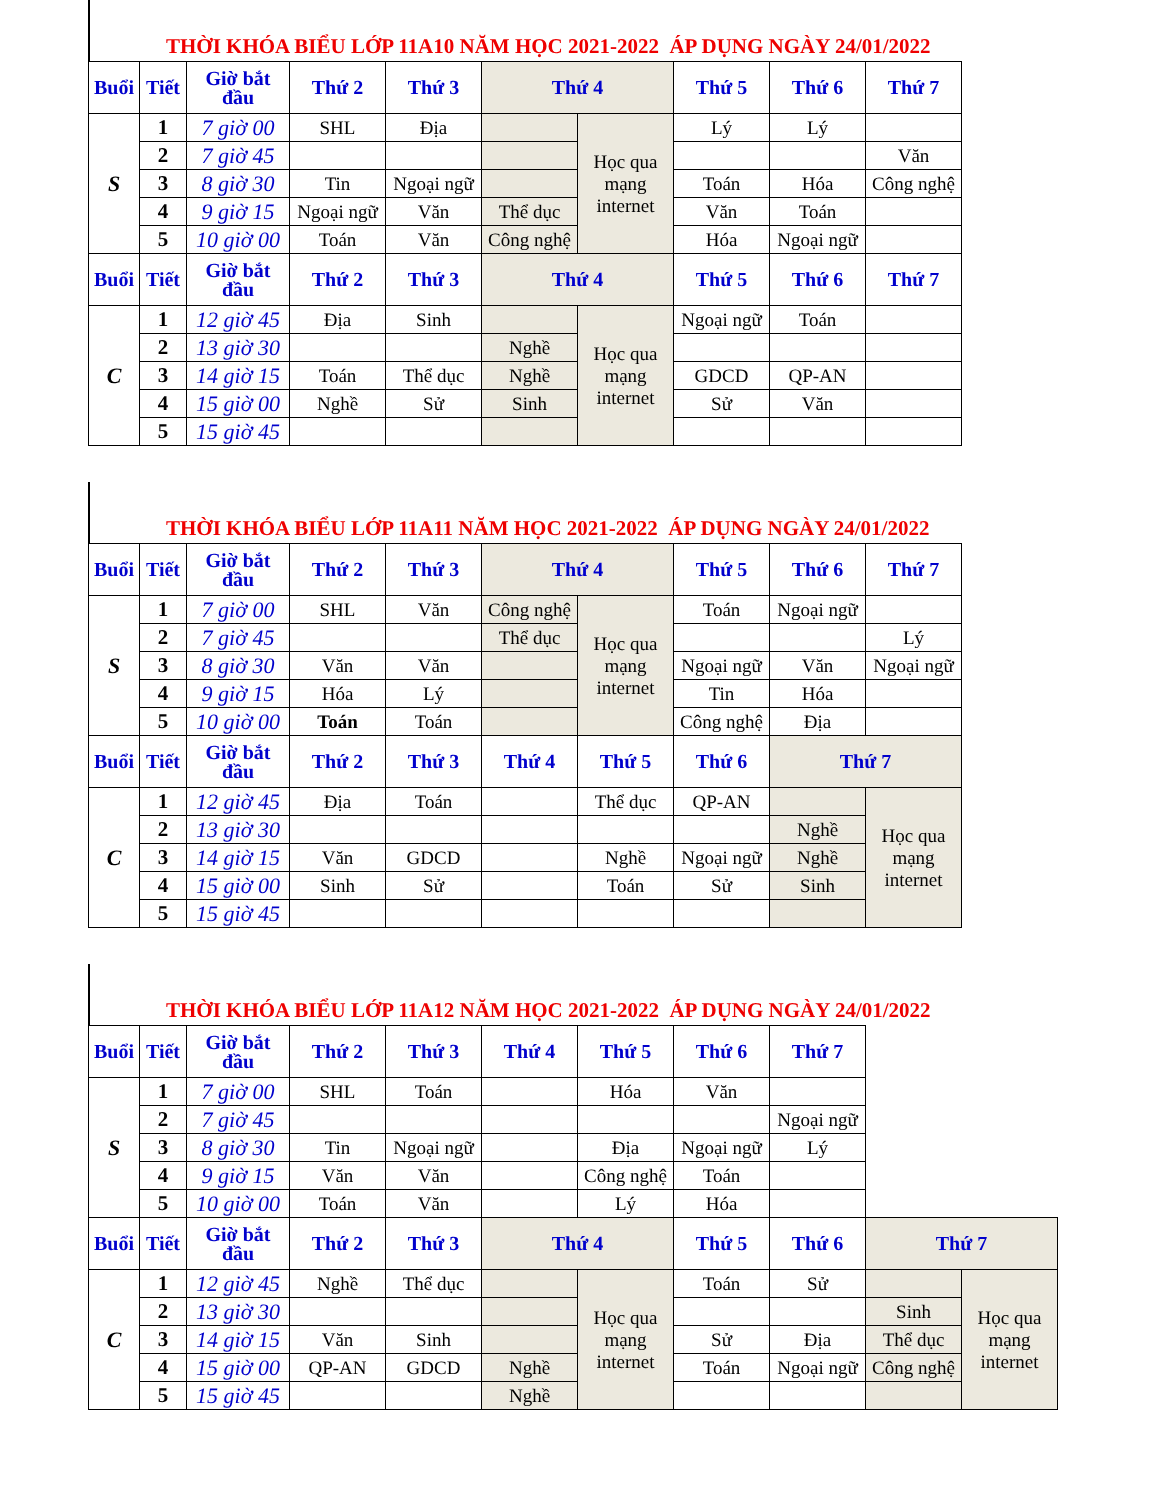THỜI KHÓA BIỂU LỚP 11A10 NĂM HỌC 2021-2022 ÁP DỤNG NGÀY 24/01/2022
| Buổi | Tiết | Giờ bắt đầu | Thứ 2 | Thứ 3 | Thứ 4 | | Thứ 5 | Thứ 6 | Thứ 7 |
| --- | --- | --- | --- | --- | --- | --- | --- | --- | --- |
| S | 1 | 7 giờ 00 | SHL | Địa | | Học qua mạng internet | Lý | Lý | |
| | 2 | 7 giờ 45 | | | | | | | Văn |
| | 3 | 8 giờ 30 | Tin | Ngoại ngữ | | | Toán | Hóa | Công nghệ |
| | 4 | 9 giờ 15 | Ngoại ngữ | Văn | Thể dục | | Văn | Toán | |
| | 5 | 10 giờ 00 | Toán | Văn | Công nghệ | | Hóa | Ngoại ngữ | |
| Buổi | Tiết | Giờ bắt đầu | Thứ 2 | Thứ 3 | Thứ 4 | | Thứ 5 | Thứ 6 | Thứ 7 |
| C | 1 | 12 giờ 45 | Địa | Sinh | | Học qua mạng internet | Ngoại ngữ | Toán | |
| | 2 | 13 giờ 30 | | | Nghề | | | | |
| | 3 | 14 giờ 15 | Toán | Thể dục | Nghề | | GDCD | QP-AN | |
| | 4 | 15 giờ 00 | Nghề | Sử | Sinh | | Sử | Văn | |
| | 5 | 15 giờ 45 | | | | | | | |
THỜI KHÓA BIỂU LỚP 11A11 NĂM HỌC 2021-2022 ÁP DỤNG NGÀY 24/01/2022
| Buổi | Tiết | Giờ bắt đầu | Thứ 2 | Thứ 3 | Thứ 4 | | Thứ 5 | Thứ 6 | Thứ 7 |
| --- | --- | --- | --- | --- | --- | --- | --- | --- | --- |
| S | 1 | 7 giờ 00 | SHL | Văn | Công nghệ | Học qua mạng internet | Toán | Ngoại ngữ | |
| | 2 | 7 giờ 45 | | | Thể dục | | | | Lý |
| | 3 | 8 giờ 30 | Văn | Văn | | | Ngoại ngữ | Văn | Ngoại ngữ |
| | 4 | 9 giờ 15 | Hóa | Lý | | | Tin | Hóa | |
| | 5 | 10 giờ 00 | Toán | Toán | | | Công nghệ | Địa | |
| Buổi | Tiết | Giờ bắt đầu | Thứ 2 | Thứ 3 | Thứ 4 | Thứ 5 | Thứ 6 | Thứ 7 | |
| C | 1 | 12 giờ 45 | Địa | Toán | | Thể dục | QP-AN | | Học qua mạng internet |
| | 2 | 13 giờ 30 | | | | | | Nghề | |
| | 3 | 14 giờ 15 | Văn | GDCD | | Nghề | Ngoại ngữ | Nghề | |
| | 4 | 15 giờ 00 | Sinh | Sử | | Toán | Sử | Sinh | |
| | 5 | 15 giờ 45 | | | | | | | |
THỜI KHÓA BIỂU LỚP 11A12 NĂM HỌC 2021-2022 ÁP DỤNG NGÀY 24/01/2022
| Buổi | Tiết | Giờ bắt đầu | Thứ 2 | Thứ 3 | Thứ 4 | Thứ 5 | Thứ 6 | Thứ 7 | | |
| --- | --- | --- | --- | --- | --- | --- | --- | --- | --- | --- |
| S | 1 | 7 giờ 00 | SHL | Toán | | Hóa | Văn | | | |
| | 2 | 7 giờ 45 | | | | | | Ngoại ngữ | | |
| | 3 | 8 giờ 30 | Tin | Ngoại ngữ | | Địa | Ngoại ngữ | Lý | | |
| | 4 | 9 giờ 15 | Văn | Văn | | Công nghệ | Toán | | | |
| | 5 | 10 giờ 00 | Toán | Văn | | Lý | Hóa | | | |
| Buổi | Tiết | Giờ bắt đầu | Thứ 2 | Thứ 3 | Thứ 4 | | Thứ 5 | Thứ 6 | Thứ 7 | |
| C | 1 | 12 giờ 45 | Nghề | Thể dục | | Học qua mạng internet | Toán | Sử | | Học qua mạng internet |
| | 2 | 13 giờ 30 | | | | | | | Sinh | |
| | 3 | 14 giờ 15 | Văn | Sinh | | | Sử | Địa | Thể dục | |
| | 4 | 15 giờ 00 | QP-AN | GDCD | Nghề | | Toán | Ngoại ngữ | Công nghệ | |
| | 5 | 15 giờ 45 | | | Nghề | | | | | |